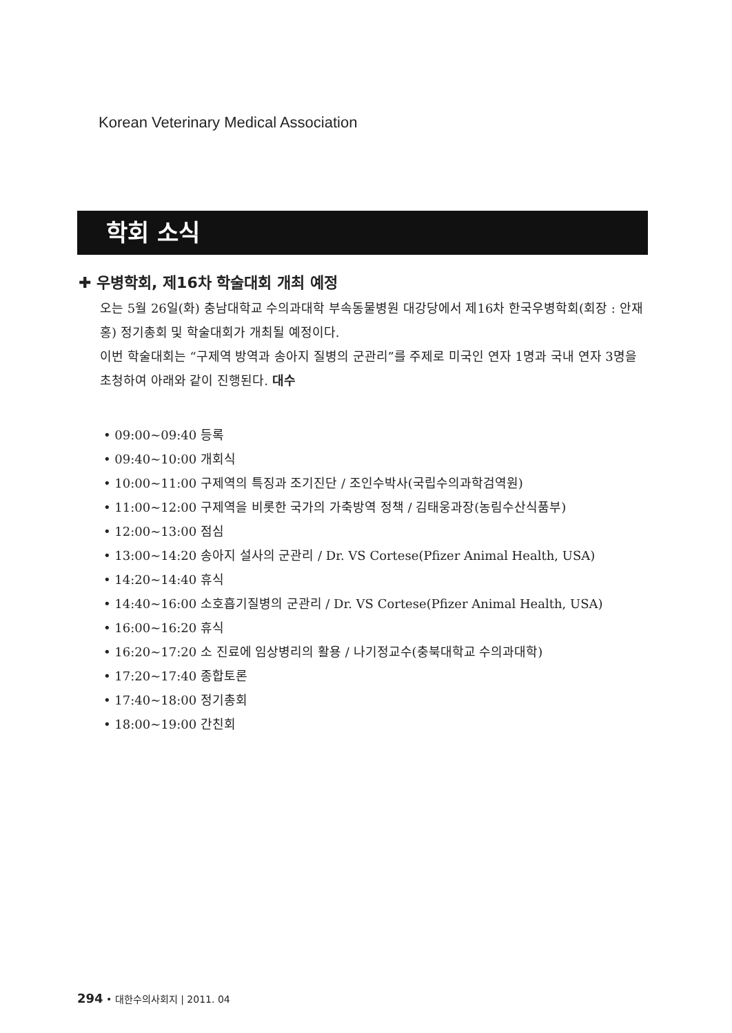Korean Veterinary Medical Association
학회 소식
✚ 우병학회, 제16차 학술대회 개최 예정
오는 5월 26일(화) 충남대학교 수의과대학 부속동물병원 대강당에서 제16차 한국우병학회(회장 : 안재홍) 정기총회 및 학술대회가 개최될 예정이다.
이번 학술대회는 “구제역 방역과 송아지 질병의 군관리”를 주제로 미국인 연자 1명과 국내 연자 3명을 초청하여 아래와 같이 진행된다. 대수
• 09:00~09:40 등록
• 09:40~10:00 개회식
• 10:00~11:00 구제역의 특징과 조기진단 / 조인수박사(국립수의과학검역원)
• 11:00~12:00 구제역을 비롯한 국가의 가축방역 정책 / 김태웅과장(농림수산식품부)
• 12:00~13:00 점심
• 13:00~14:20 송아지 설사의 군관리 / Dr. VS Cortese(Pfizer Animal Health, USA)
• 14:20~14:40 휴식
• 14:40~16:00 소호흡기질병의 군관리 / Dr. VS Cortese(Pfizer Animal Health, USA)
• 16:00~16:20 휴식
• 16:20~17:20 소 진료에 임상병리의 활용 / 나기정교수(충북대학교 수의과대학)
• 17:20~17:40 종합토론
• 17:40~18:00 정기총회
• 18:00~19:00 간친회
294 • 대한수의사회지 | 2011. 04